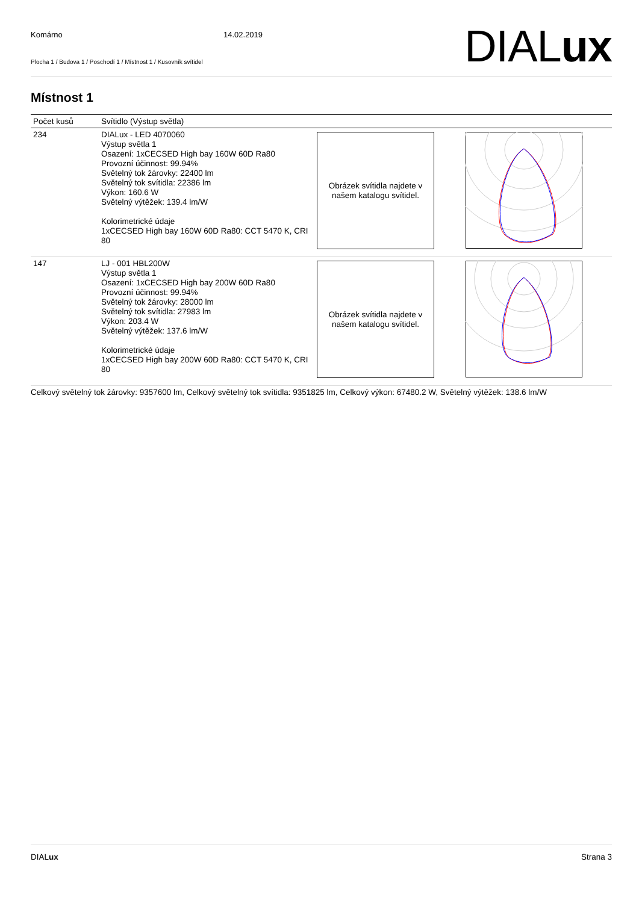Komárno 14.02.2019
Plocha 1 / Budova 1 / Poschodí 1 / Místnost 1 / Kusovník svítidel
DIALux
Místnost 1
| Počet kusů | Svítidlo (Výstup světla) | | |
| --- | --- | --- | --- |
| 234 | DIALux - LED 4070060 Výstup světla 1 Osazení: 1xCECSED High bay 160W 60D Ra80 Provozní účinnost: 99.94% Světelný tok žárovky: 22400 lm Světelný tok svítidla: 22386 lm Výkon: 160.6 W Světelný výtěžek: 139.4 lm/W Kolorimetrické údaje 1xCECSED High bay 160W 60D Ra80: CCT 5470 K, CRI 80 | Obrázek svítidla najdete v našem katalogu svítidel. | |
| 147 | LJ - 001 HBL200W Výstup světla 1 Osazení: 1xCECSED High bay 200W 60D Ra80 Provozní účinnost: 99.94% Světelný tok žárovky: 28000 lm Světelný tok svítidla: 27983 lm Výkon: 203.4 W Světelný výtěžek: 137.6 lm/W Kolorimetrické údaje 1xCECSED High bay 200W 60D Ra80: CCT 5470 K, CRI 80 | Obrázek svítidla najdete v našem katalogu svítidel. | |
Celkový světelný tok žárovky: 9357600 lm, Celkový světelný tok svítidla: 9351825 lm, Celkový výkon: 67480.2 W, Světelný výtěžek: 138.6 lm/W
DIALux Strana 3